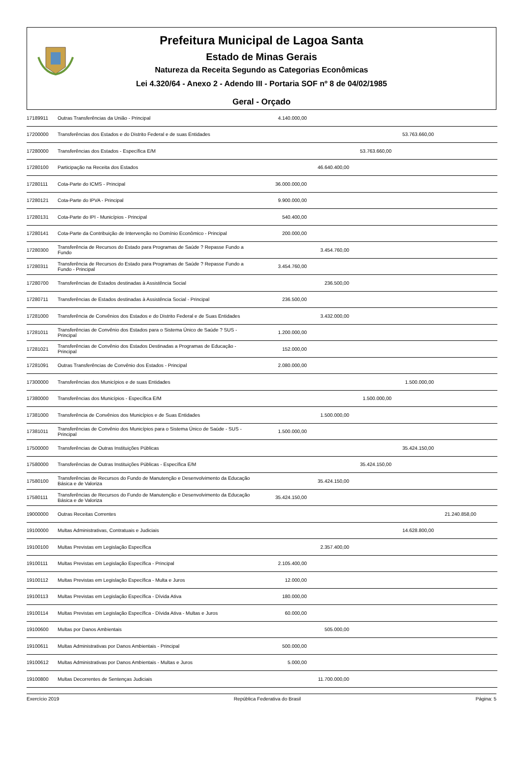Prefeitura Municipal de Lagoa Santa
Estado de Minas Gerais
Natureza da Receita Segundo as Categorias Econômicas
Lei 4.320/64 - Anexo 2 - Adendo III - Portaria SOF nº 8 de 04/02/1985
Geral - Orçado
| 17189911 | Outras Transferências da União - Principal | 4.140.000,00 | | | | | |
| 17200000 | Transferências dos Estados e do Distrito Federal e de suas Entidades | | | | 53.763.660,00 | | |
| 17280000 | Transferências dos Estados - Específica E/M | | | 53.763.660,00 | | | |
| 17280100 | Participação na Receita dos Estados | | 46.640.400,00 | | | | |
| 17280111 | Cota-Parte do ICMS - Principal | 36.000.000,00 | | | | | |
| 17280121 | Cota-Parte do IPVA - Principal | 9.900.000,00 | | | | | |
| 17280131 | Cota-Parte do IPI - Municípios - Principal | 540.400,00 | | | | | |
| 17280141 | Cota-Parte da Contribuição de Intervenção no Domínio Econômico - Principal | 200.000,00 | | | | | |
| 17280300 | Transferência de Recursos do Estado para Programas de Saúde ? Repasse Fundo a Fundo | | 3.454.760,00 | | | | |
| 17280311 | Transferência de Recursos do Estado para Programas de Saúde ? Repasse Fundo a Fundo - Principal | 3.454.760,00 | | | | | |
| 17280700 | Transferências de Estados destinadas à Assistência Social | | 236.500,00 | | | | |
| 17280711 | Transferências de Estados destinadas à Assistência Social - Principal | 236.500,00 | | | | | |
| 17281000 | Transferência de Convênios dos Estados e do Distrito Federal e de Suas Entidades | | 3.432.000,00 | | | | |
| 17281011 | Transferências de Convênio dos Estados para o Sistema Único de Saúde ? SUS - Principal | 1.200.000,00 | | | | | |
| 17281021 | Transferências de Convênio dos Estados Destinadas a Programas de Educação - Principal | 152.000,00 | | | | | |
| 17281091 | Outras Transferências de Convênio dos Estados - Principal | 2.080.000,00 | | | | | |
| 17300000 | Transferências dos Municípios e de suas Entidades | | | | 1.500.000,00 | | |
| 17380000 | Transferências dos Municípios - Específica E/M | | | 1.500.000,00 | | | |
| 17381000 | Transferência de Convênios dos Municípios e de Suas Entidades | | 1.500.000,00 | | | | |
| 17381011 | Transferências de Convênio dos Municípios para o Sistema Único de Saúde - SUS - Principal | 1.500.000,00 | | | | | |
| 17500000 | Transferências de Outras Instituições Públicas | | | | 35.424.150,00 | | |
| 17580000 | Transferências de Outras Instituições Públicas - Específica E/M | | | 35.424.150,00 | | | |
| 17580100 | Transferências de Recursos do Fundo de Manutenção e Desenvolvimento da Educação Básica e de Valoriza | | 35.424.150,00 | | | | |
| 17580111 | Transferências de Recursos do Fundo de Manutenção e Desenvolvimento da Educação Básica e de Valoriza | 35.424.150,00 | | | | | |
| 19000000 | Outras Receitas Correntes | | | | | 21.240.858,00 | |
| 19100000 | Multas Administrativas, Contratuais e Judiciais | | | | 14.628.800,00 | | |
| 19100100 | Multas Previstas em Legislação Específica | | 2.357.400,00 | | | | |
| 19100111 | Multas Previstas em Legislação Específica - Principal | 2.105.400,00 | | | | | |
| 19100112 | Multas Previstas em Legislação Específica - Multa e Juros | 12.000,00 | | | | | |
| 19100113 | Multas Previstas em Legislação Específica - Dívida Ativa | 180.000,00 | | | | | |
| 19100114 | Multas Previstas em Legislação Específica - Dívida Ativa - Multas e Juros | 60.000,00 | | | | | |
| 19100600 | Multas por Danos Ambientais | | 505.000,00 | | | | |
| 19100611 | Multas Administrativas por Danos Ambientais - Principal | 500.000,00 | | | | | |
| 19100612 | Multas Administrativas por Danos Ambientais - Multas e Juros | 5.000,00 | | | | | |
| 19100800 | Multas Decorrentes de Sentenças Judiciais | | 11.700.000,00 | | | | |
Exercício 2019 República Federativa do Brasil Página: 5